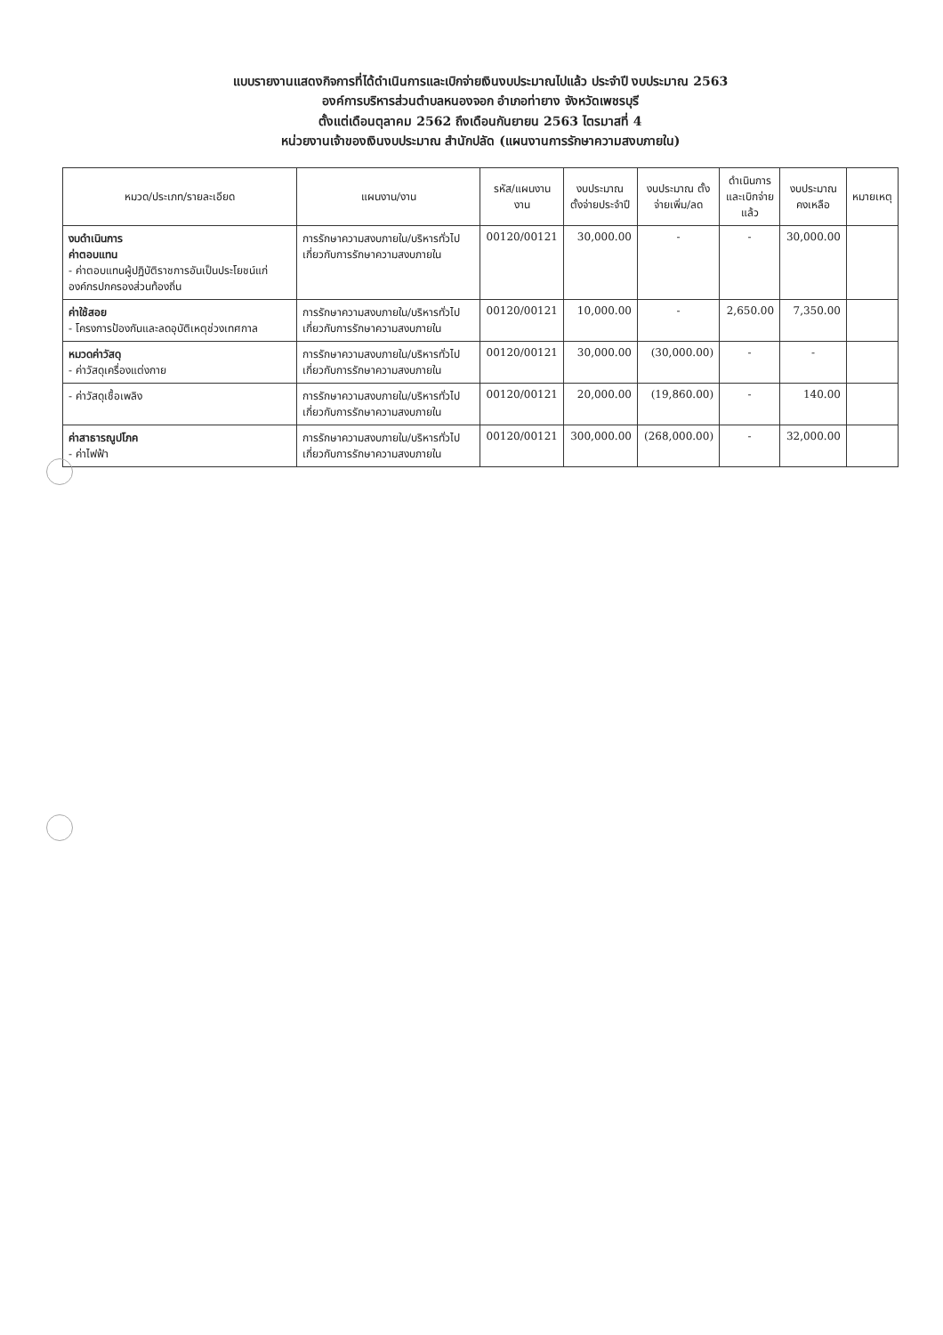แบบรายงานแสดงกิจการที่ได้ดำเนินการและเบิกจ่ายเงินงบประมาณไปแล้ว ประจำปี งบประมาณ 2563
องค์การบริหารส่วนตำบลหนองจอก อำเภอท่ายาง จังหวัดเพชรบุรี
ตั้งแต่เดือนตุลาคม 2562 ถึงเดือนกันยายน 2563 ไตรมาสที่ 4
หน่วยงานเจ้าของเงินงบประมาณ สำนักปลัด (แผนงานการรักษาความสงบภายใน)
| หมวด/ประเภท/รายละเอียด | แผนงาน/งาน | รหัส/แผนงาน งาน | งบประมาณ ตั้งจ่ายประจำปี | งบประมาณ ตั้งจ่ายเพิ่ม/ลด | ดำเนินการ และเบิกจ่ายแล้ว | งบประมาณ คงเหลือ | หมายเหตุ |
| --- | --- | --- | --- | --- | --- | --- | --- |
| งบดำเนินการ ค่าตอบแทน - ค่าตอบแทนผู้ปฏิบัติราชการอันเป็นประโยชน์แก่องค์กรปกครองส่วนท้องถิ่น | การรักษาความสงบภายใน/บริหารทั่วไปเกี่ยวกับการรักษาความสงบภายใน | 00120/00121 | 30,000.00 | - | - | 30,000.00 | |
| ค่าใช้สอย - โครงการป้องกันและลดอุบัติเหตุช่วงเทศกาล | การรักษาความสงบภายใน/บริหารทั่วไปเกี่ยวกับการรักษาความสงบภายใน | 00120/00121 | 10,000.00 | - | 2,650.00 | 7,350.00 | |
| หมวดค่าวัสดุ - ค่าวัสดุเครื่องแต่งกาย | การรักษาความสงบภายใน/บริหารทั่วไปเกี่ยวกับการรักษาความสงบภายใน | 00120/00121 | 30,000.00 | (30,000.00) | - | - | |
| - ค่าวัสดุเชื้อเพลิง | การรักษาความสงบภายใน/บริหารทั่วไปเกี่ยวกับการรักษาความสงบภายใน | 00120/00121 | 20,000.00 | (19,860.00) | - | 140.00 | |
| ค่าสาธารณูปโภค - ค่าไฟฟ้า | การรักษาความสงบภายใน/บริหารทั่วไปเกี่ยวกับการรักษาความสงบภายใน | 00120/00121 | 300,000.00 | (268,000.00) | - | 32,000.00 | |